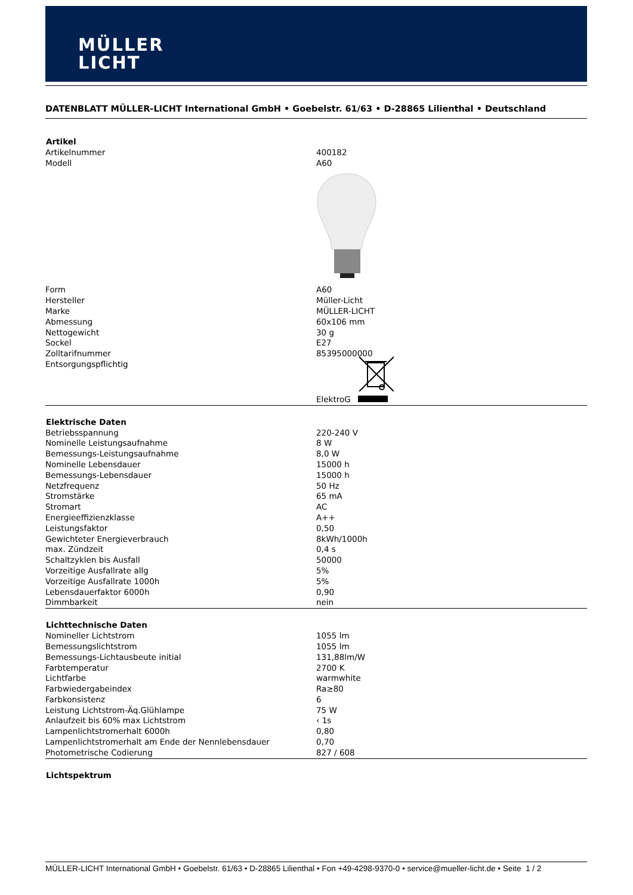MÜLLER
LICHT
DATENBLATT MÜLLER-LICHT International GmbH • Goebelstr. 61/63 • D-28865 Lilienthal • Deutschland
| Artikel | |
| --- | --- |
| Artikelnummer | 400182 |
| Modell | A60 |
| Form | A60 |
| Hersteller | Müller-Licht |
| Marke | MÜLLER-LICHT |
| Abmessung | 60x106 mm |
| Nettogewicht | 30 g |
| Sockel | E27 |
| Zolltarifnummer | 85395000000 |
| Entsorgungspflichtig | |
| | ElektroG |
| Elektrische Daten | |
| Betriebsspannung | 220-240 V |
| Nominelle Leistungsaufnahme | 8 W |
| Bemessungs-Leistungsaufnahme | 8,0 W |
| Nominelle Lebensdauer | 15000 h |
| Bemessungs-Lebensdauer | 15000 h |
| Netzfrequenz | 50 Hz |
| Stromstärke | 65 mA |
| Stromart | AC |
| Energieeffizienzklasse | A++ |
| Leistungsfaktor | 0,50 |
| Gewichteter Energieverbrauch | 8kWh/1000h |
| max. Zündzeit | 0,4 s |
| Schaltzyklen bis Ausfall | 50000 |
| Vorzeitige Ausfallrate allg | 5% |
| Vorzeitige Ausfallrate 1000h | 5% |
| Lebensdauerfaktor 6000h | 0,90 |
| Dimmbarkeit | nein |
| Lichttechnische Daten | |
| Nomineller Lichtstrom | 1055 lm |
| Bemessungslichtstrom | 1055 lm |
| Bemessungs-Lichtausbeute initial | 131,88lm/W |
| Farbtemperatur | 2700 K |
| Lichtfarbe | warmwhite |
| Farbwiedergabeindex | Ra≥80 |
| Farbkonsistenz | 6 |
| Leistung Lichtstrom-Äq.Glühlampe | 75 W |
| Anlaufzeit bis 60% max Lichtstrom | ‹ 1s |
| Lampenlichtstromerhalt 6000h | 0,80 |
| Lampenlichtstromerhalt am Ende der Nennlebensdauer | 0,70 |
| Photometrische Codierung | 827 / 608 |
| Lichtspektrum | |
MÜLLER-LICHT International GmbH • Goebelstr. 61/63 • D-28865 Lilienthal • Fon +49-4298-9370-0 • service@mueller-licht.de • Seite 1 / 2